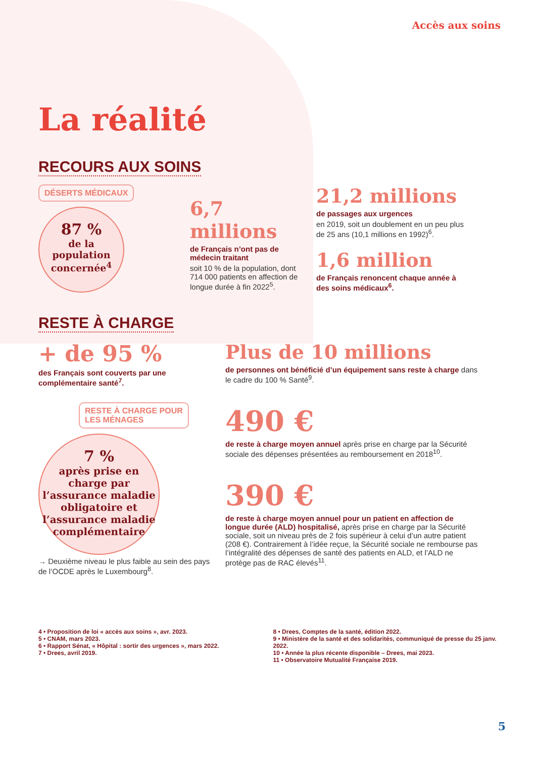Accès aux soins
La réalité
RECOURS AUX SOINS
DÉSERTS MÉDICAUX
87 %
de la population concernée<sup>4</sup>
6,7 millions
de Français n’ont pas de médecin traitant
soit 10 % de la population, dont 714 000 patients en affection de longue durée à fin 2022<sup>5</sup>.
21,2 millions
de passages aux urgences
en 2019, soit un doublement en un peu plus de 25 ans (10,1 millions en 1992)<sup>6</sup>.
1,6 million
de Français renoncent chaque année à des soins médicaux<sup>6</sup>.
RESTE À CHARGE
+ de 95 %
des Français sont couverts par une complémentaire santé<sup>7</sup>.
RESTE À CHARGE POUR
LES MÉNAGES
7 %
après prise en charge par l’assurance maladie obligatoire et l’assurance maladie complémentaire
→ Deuxième niveau le plus faible au sein des pays de l’OCDE après le Luxembourg<sup>8</sup>.
Plus de 10 millions
de personnes ont bénéficié d’un équipement sans reste à charge dans le cadre du 100 % Santé<sup>9</sup>.
490 €
de reste à charge moyen annuel après prise en charge par la Sécurité sociale des dépenses présentées au remboursement en 2018<sup>10</sup>.
390 €
de reste à charge moyen annuel pour un patient en affection de longue durée (ALD) hospitalisé, après prise en charge par la Sécurité sociale, soit un niveau près de 2 fois supérieur à celui d’un autre patient (208 €). Contrairement à l’idée reçue, la Sécurité sociale ne rembourse pas l’intégralité des dépenses de santé des patients en ALD, et l’ALD ne protège pas de RAC élevés<sup>11</sup>.
4 • Proposition de loi « accès aux soins », avr. 2023.
5 • CNAM, mars 2023.
6 • Rapport Sénat, « Hôpital : sortir des urgences », mars 2022.
7 • Drees, avril 2019.
8 • Drees, Comptes de la santé, édition 2022.
9 • Ministère de la santé et des solidarités, communiqué de presse du 25 janv. 2022.
10 • Année la plus récente disponible – Drees, mai 2023.
11 • Observatoire Mutualité Française 2019.
5